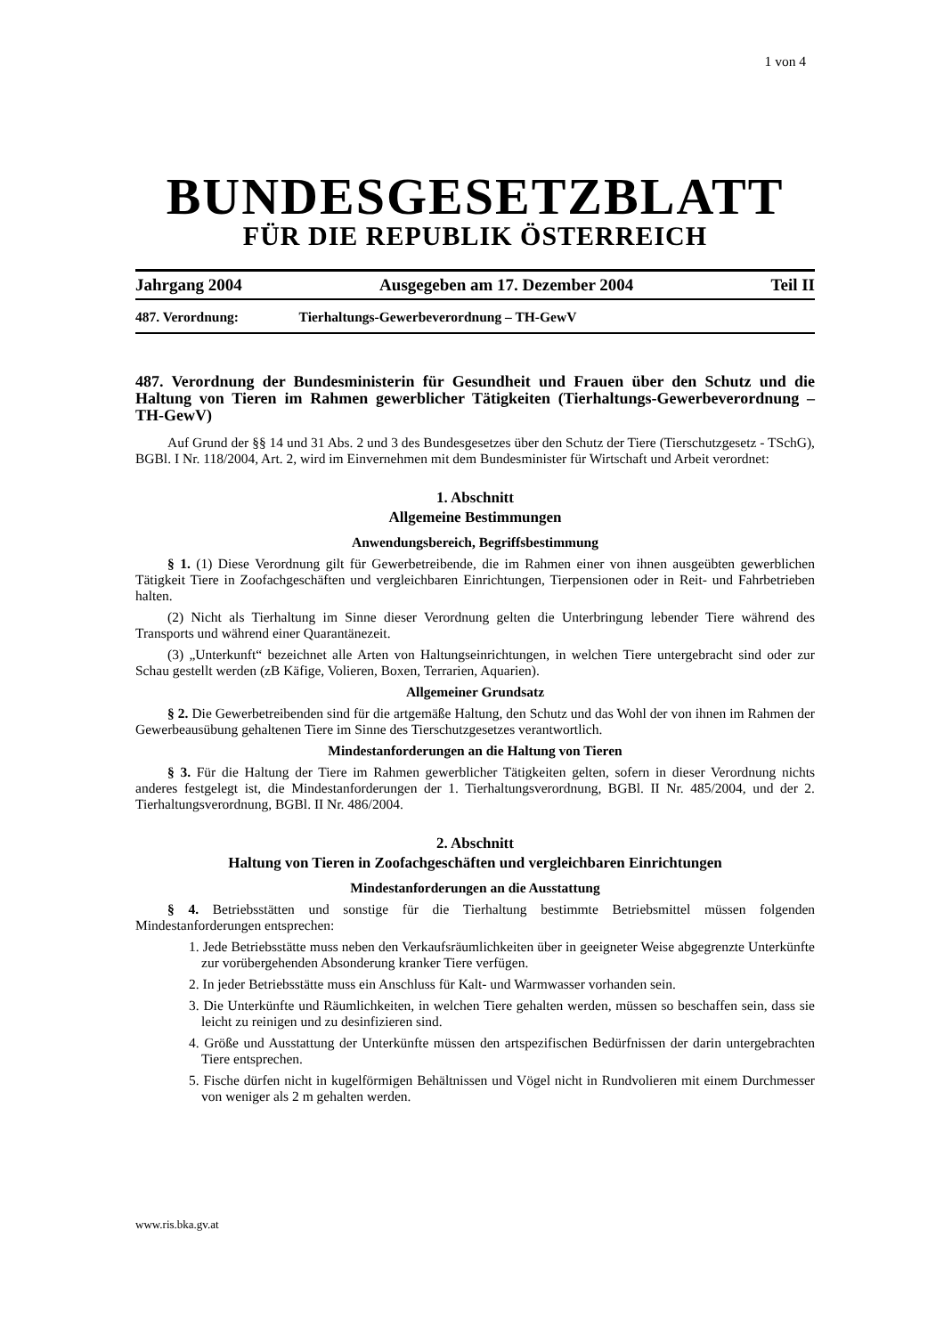1 von 4
BUNDESGESETZBLATT
FÜR DIE REPUBLIK ÖSTERREICH
Jahrgang 2004 Ausgegeben am 17. Dezember 2004 Teil II
487. Verordnung: Tierhaltungs-Gewerbeverordnung – TH-GewV
487. Verordnung der Bundesministerin für Gesundheit und Frauen über den Schutz und die Haltung von Tieren im Rahmen gewerblicher Tätigkeiten (Tierhaltungs-Gewerbeverordnung – TH-GewV)
Auf Grund der §§ 14 und 31 Abs. 2 und 3 des Bundesgesetzes über den Schutz der Tiere (Tierschutzgesetz - TSchG), BGBl. I Nr. 118/2004, Art. 2, wird im Einvernehmen mit dem Bundesminister für Wirtschaft und Arbeit verordnet:
1. Abschnitt
Allgemeine Bestimmungen
Anwendungsbereich, Begriffsbestimmung
§ 1. (1) Diese Verordnung gilt für Gewerbetreibende, die im Rahmen einer von ihnen ausgeübten gewerblichen Tätigkeit Tiere in Zoofachgeschäften und vergleichbaren Einrichtungen, Tierpensionen oder in Reit- und Fahrbetrieben halten.
(2) Nicht als Tierhaltung im Sinne dieser Verordnung gelten die Unterbringung lebender Tiere während des Transports und während einer Quarantänezeit.
(3) „Unterkunft“ bezeichnet alle Arten von Haltungseinrichtungen, in welchen Tiere untergebracht sind oder zur Schau gestellt werden (zB Käfige, Volieren, Boxen, Terrarien, Aquarien).
Allgemeiner Grundsatz
§ 2. Die Gewerbetreibenden sind für die artgemäße Haltung, den Schutz und das Wohl der von ihnen im Rahmen der Gewerbeausübung gehaltenen Tiere im Sinne des Tierschutzgesetzes verantwortlich.
Mindestanforderungen an die Haltung von Tieren
§ 3. Für die Haltung der Tiere im Rahmen gewerblicher Tätigkeiten gelten, sofern in dieser Verordnung nichts anderes festgelegt ist, die Mindestanforderungen der 1. Tierhaltungsverordnung, BGBl. II Nr. 485/2004, und der 2. Tierhaltungsverordnung, BGBl. II Nr. 486/2004.
2. Abschnitt
Haltung von Tieren in Zoofachgeschäften und vergleichbaren Einrichtungen
Mindestanforderungen an die Ausstattung
§ 4. Betriebsstätten und sonstige für die Tierhaltung bestimmte Betriebsmittel müssen folgenden Mindestanforderungen entsprechen:
1. Jede Betriebsstätte muss neben den Verkaufsräumlichkeiten über in geeigneter Weise abgegrenzte Unterkünfte zur vorübergehenden Absonderung kranker Tiere verfügen.
2. In jeder Betriebsstätte muss ein Anschluss für Kalt- und Warmwasser vorhanden sein.
3. Die Unterkünfte und Räumlichkeiten, in welchen Tiere gehalten werden, müssen so beschaffen sein, dass sie leicht zu reinigen und zu desinfizieren sind.
4. Größe und Ausstattung der Unterkünfte müssen den artspezifischen Bedürfnissen der darin untergebrachten Tiere entsprechen.
5. Fische dürfen nicht in kugelförmigen Behältnissen und Vögel nicht in Rundvolieren mit einem Durchmesser von weniger als 2 m gehalten werden.
www.ris.bka.gv.at